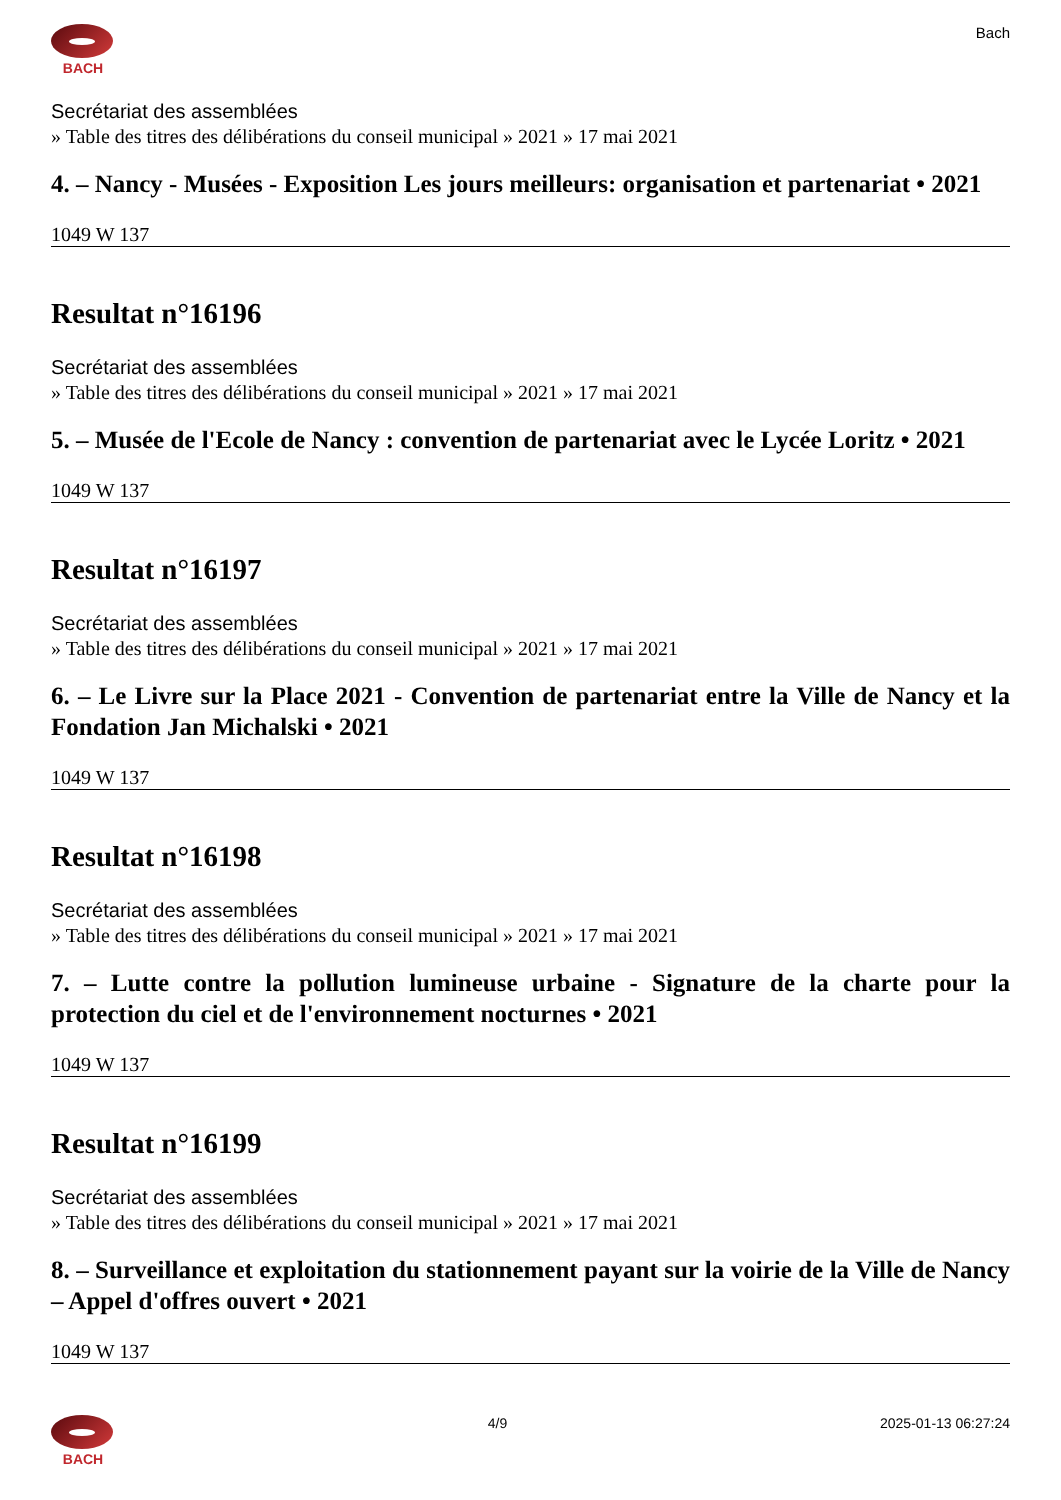BACH Bach
Secrétariat des assemblées
» Table des titres des délibérations du conseil municipal » 2021 » 17 mai 2021
4. – Nancy - Musées - Exposition Les jours meilleurs: organisation et partenariat • 2021
1049 W 137
Resultat n°16196
Secrétariat des assemblées
» Table des titres des délibérations du conseil municipal » 2021 » 17 mai 2021
5. – Musée de l'Ecole de Nancy : convention de partenariat avec le Lycée Loritz • 2021
1049 W 137
Resultat n°16197
Secrétariat des assemblées
» Table des titres des délibérations du conseil municipal » 2021 » 17 mai 2021
6. – Le Livre sur la Place 2021 - Convention de partenariat entre la Ville de Nancy et la Fondation Jan Michalski • 2021
1049 W 137
Resultat n°16198
Secrétariat des assemblées
» Table des titres des délibérations du conseil municipal » 2021 » 17 mai 2021
7. – Lutte contre la pollution lumineuse urbaine - Signature de la charte pour la protection du ciel et de l'environnement nocturnes • 2021
1049 W 137
Resultat n°16199
Secrétariat des assemblées
» Table des titres des délibérations du conseil municipal » 2021 » 17 mai 2021
8. – Surveillance et exploitation du stationnement payant sur la voirie de la Ville de Nancy – Appel d'offres ouvert • 2021
1049 W 137
BACH 4/9 2025-01-13 06:27:24